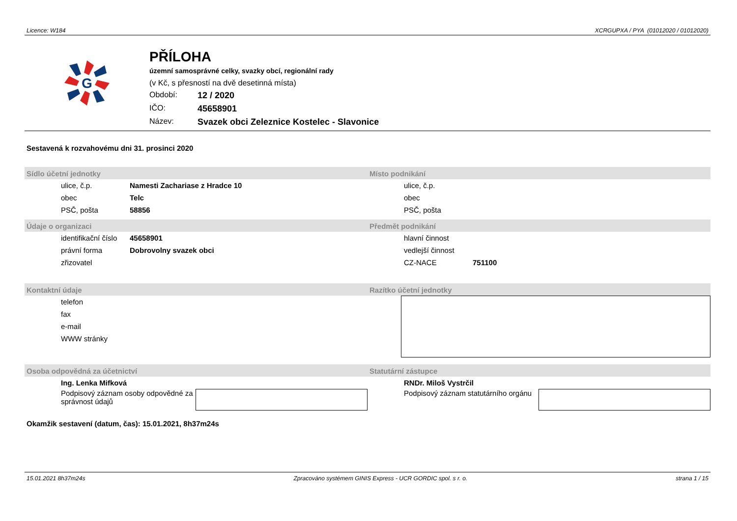Licence: W184 XCRGUPXA / PYA (01012020 / 01012020)
G
PŘÍLOHA
územní samosprávné celky, svazky obcí, regionální rady
(v Kč, s přesností na dvě desetinná místa)
Období: 12 / 2020
IČO: 45658901
Název: Svazek obci Zeleznice Kostelec - Slavonice
Sestavená k rozvahovému dni 31. prosinci 2020
Sídlo účetní jednotky
ulice, č.p. Namesti Zachariase z Hradce 10
obec Telc
PSČ, pošta 58856
Místo podnikání
ulice, č.p.
obec
PSČ, pošta
Údaje o organizaci
identifikační číslo 45658901
právní forma Dobrovolny svazek obci
zřizovatel
Předmět podnikání
hlavní činnost
vedlejší činnost
CZ-NACE 751100
Kontaktní údaje
telefon
fax
e-mail
WWW stránky
Razítko účetní jednotky
Osoba odpovědná za účetnictví
Ing. Lenka Mifková
Podpisový záznam osoby odpovědné za správnost údajů
Statutární zástupce
RNDr. Miloš Vystrčil
Podpisový záznam statutárního orgánu
Okamžik sestavení (datum, čas): 15.01.2021, 8h37m24s
15.01.2021 8h37m24s Zpracováno systémem GINIS Express - UCR GORDIC spol. s r. o. strana 1 / 15